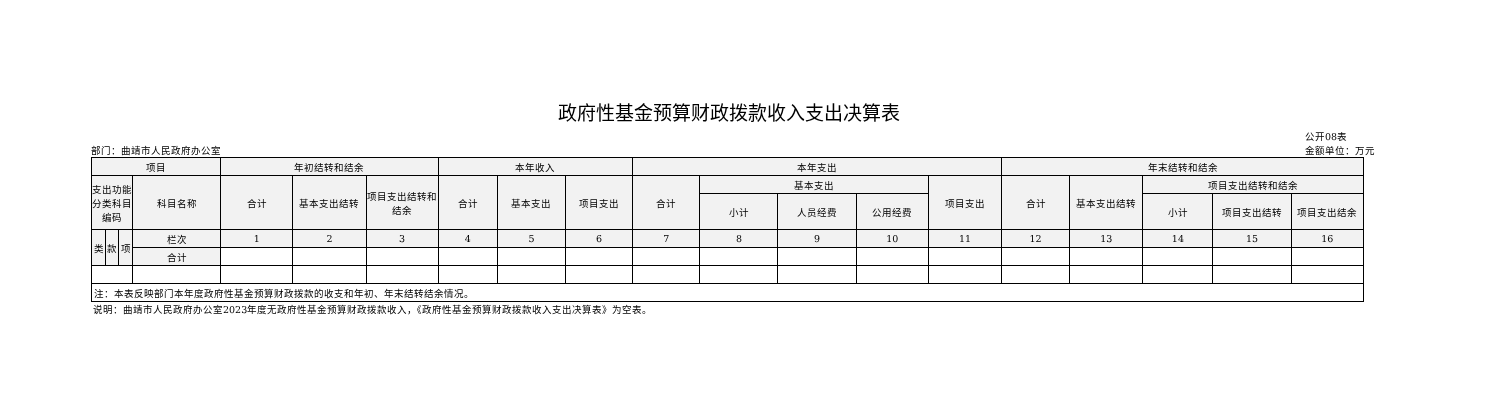政府性基金预算财政拨款收入支出决算表
部门：曲靖市人民政府办公室
公开08表
金额单位：万元
| 项目 | | | | 年初结转和结余 | | | 本年收入 | | | 本年支出 | | | | | 年末结转和结余 | | | | |
| --- | --- | --- | --- | --- | --- | --- | --- | --- | --- | --- | --- | --- | --- | --- | --- | --- | --- | --- | --- |
| 支出功能分类科目编码 | | | 科目名称 | 合计 | 基本支出结转 | 项目支出结转和结余 | 合计 | 基本支出 | 项目支出 | 合计 | 基本支出 | | | 项目支出 | 合计 | 基本支出结转 | 项目支出结转和结余 | | |
| | | | | | | | | | | | 小计 | 人员经费 | 公用经费 | | | | 小计 | 项目支出结转 | 项目支出结余 |
| 类 | 款 | 项 | 栏次 | 1 | 2 | 3 | 4 | 5 | 6 | 7 | 8 | 9 | 10 | 11 | 12 | 13 | 14 | 15 | 16 |
| | | | 合计 | | | | | | | | | | | | | | | | |
| 注：本表反映部门本年度政府性基金预算财政拨款的收支和年初、年末结转结余情况。 | | | | | | | | | | | | | | | | | | | |
说明：曲靖市人民政府办公室2023年度无政府性基金预算财政拨款收入，《政府性基金预算财政拨款收入支出决算表》为空表。